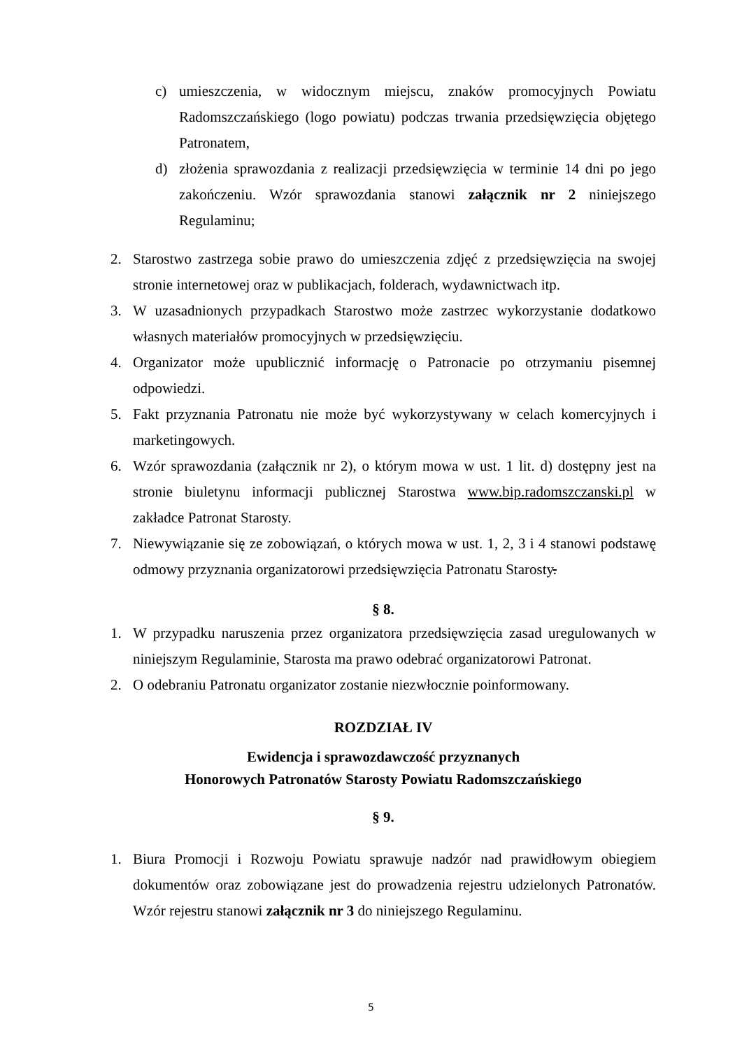c) umieszczenia, w widocznym miejscu, znaków promocyjnych Powiatu Radomszczańskiego (logo powiatu) podczas trwania przedsięwzięcia objętego Patronatem,
d) złożenia sprawozdania z realizacji przedsięwzięcia w terminie 14 dni po jego zakończeniu. Wzór sprawozdania stanowi załącznik nr 2 niniejszego Regulaminu;
2. Starostwo zastrzega sobie prawo do umieszczenia zdjęć z przedsięwzięcia na swojej stronie internetowej oraz w publikacjach, folderach, wydawnictwach itp.
3. W uzasadnionych przypadkach Starostwo może zastrzec wykorzystanie dodatkowo własnych materiałów promocyjnych w przedsięwzięciu.
4. Organizator może upublicznić informację o Patronacie po otrzymaniu pisemnej odpowiedzi.
5. Fakt przyznania Patronatu nie może być wykorzystywany w celach komercyjnych i marketingowych.
6. Wzór sprawozdania (załącznik nr 2), o którym mowa w ust. 1 lit. d) dostępny jest na stronie biuletynu informacji publicznej Starostwa www.bip.radomszczanski.pl w zakładce Patronat Starosty.
7. Niewywiązanie się ze zobowiązań, o których mowa w ust. 1, 2, 3 i 4 stanowi podstawę odmowy przyznania organizatorowi przedsięwzięcia Patronatu Starosty.
§ 8.
1. W przypadku naruszenia przez organizatora przedsięwzięcia zasad uregulowanych w niniejszym Regulaminie, Starosta ma prawo odebrać organizatorowi Patronat.
2. O odebraniu Patronatu organizator zostanie niezwłocznie poinformowany.
ROZDZIAŁ IV
Ewidencja i sprawozdawczość przyznanych
Honorowych Patronatów Starosty Powiatu Radomszczańskiego
§ 9.
1. Biura Promocji i Rozwoju Powiatu sprawuje nadzór nad prawidłowym obiegiem dokumentów oraz zobowiązane jest do prowadzenia rejestru udzielonych Patronatów. Wzór rejestru stanowi załącznik nr 3 do niniejszego Regulaminu.
5